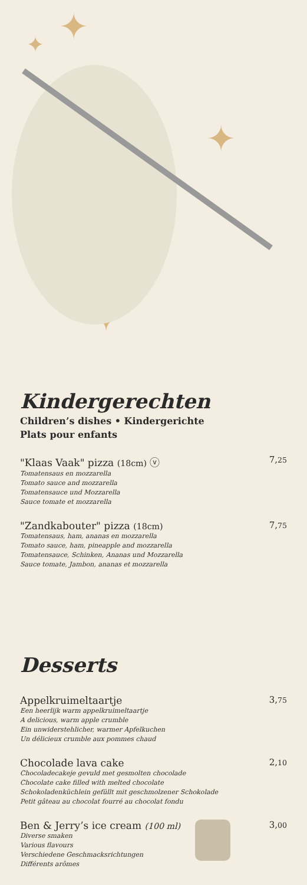✦
✦
✦
✦
Kindergerechten
Children’s dishes • Kindergerichte
Plats pour enfants
"Klaas Vaak" pizza (18cm) ⓥ
Tomatensaus en mozzarella
Tomato sauce and mozzarella
Tomatensauce und Mozzarella
Sauce tomate et mozzarella
7,25
"Zandkabouter" pizza (18cm)
Tomatensaus, ham, ananas en mozzarella
Tomato sauce, ham, pineapple and mozzarella
Tomatensauce, Schinken, Ananas und Mozzarella
Sauce tomate, Jambon, ananas et mozzarella
7,75
Desserts
Appelkruimeltaartje
Een heerlijk warm appelkruimeltaartje
A delicious, warm apple crumble
Ein unwiderstehlicher, warmer Apfelkuchen
Un délicieux crumble aux pommes chaud
3,75
Chocolade lava cake
Chocoladecakeje gevuld met gesmolten chocolade
Chocolate cake filled with melted chocolate
Schokoladenküchlein gefüllt mit geschmolzener Schokolade
Petit gâteau au chocolat fourré au chocolat fondu
2,10
Ben & Jerry’s ice cream (100 ml)
Diverse smaken
Various flavours
Verschiedene Geschmacksrichtungen
Différents arômes
3,00